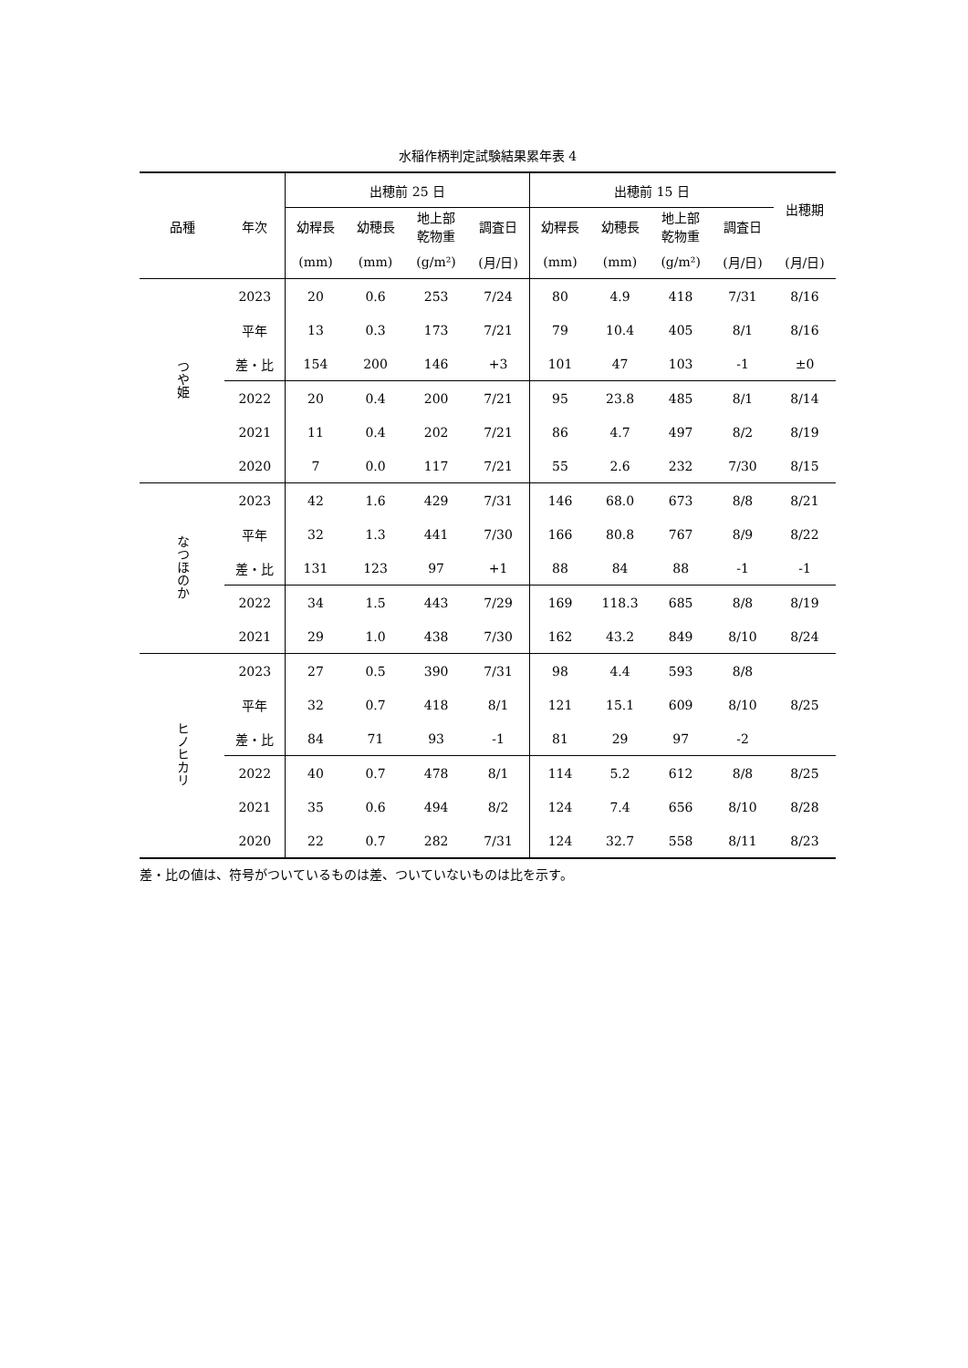水稲作柄判定試験結果累年表 4
| 品種 | 年次 | 出穂前 25 日 | | | | 出穂前 15 日 | | | | 出穂期 |
| --- | --- | --- | --- | --- | --- | --- | --- | --- | --- | --- |
| | | 幼稈長 | 幼穂長 | 地上部 乾物重 | 調査日 | 幼稈長 | 幼穂長 | 地上部 乾物重 | 調査日 | |
| | | (mm) | (mm) | (g/m²) | (月/日) | (mm) | (mm) | (g/m²) | (月/日) | (月/日) |
| つや姫 | 2023 | 20 | 0.6 | 253 | 7/24 | 80 | 4.9 | 418 | 7/31 | 8/16 |
| | 平年 | 13 | 0.3 | 173 | 7/21 | 79 | 10.4 | 405 | 8/1 | 8/16 |
| | 差・比 | 154 | 200 | 146 | +3 | 101 | 47 | 103 | -1 | ±0 |
| | 2022 | 20 | 0.4 | 200 | 7/21 | 95 | 23.8 | 485 | 8/1 | 8/14 |
| | 2021 | 11 | 0.4 | 202 | 7/21 | 86 | 4.7 | 497 | 8/2 | 8/19 |
| | 2020 | 7 | 0.0 | 117 | 7/21 | 55 | 2.6 | 232 | 7/30 | 8/15 |
| なつほのか | 2023 | 42 | 1.6 | 429 | 7/31 | 146 | 68.0 | 673 | 8/8 | 8/21 |
| | 平年 | 32 | 1.3 | 441 | 7/30 | 166 | 80.8 | 767 | 8/9 | 8/22 |
| | 差・比 | 131 | 123 | 97 | +1 | 88 | 84 | 88 | -1 | -1 |
| | 2022 | 34 | 1.5 | 443 | 7/29 | 169 | 118.3 | 685 | 8/8 | 8/19 |
| | 2021 | 29 | 1.0 | 438 | 7/30 | 162 | 43.2 | 849 | 8/10 | 8/24 |
| ヒノヒカリ | 2023 | 27 | 0.5 | 390 | 7/31 | 98 | 4.4 | 593 | 8/8 | |
| | 平年 | 32 | 0.7 | 418 | 8/1 | 121 | 15.1 | 609 | 8/10 | 8/25 |
| | 差・比 | 84 | 71 | 93 | -1 | 81 | 29 | 97 | -2 | |
| | 2022 | 40 | 0.7 | 478 | 8/1 | 114 | 5.2 | 612 | 8/8 | 8/25 |
| | 2021 | 35 | 0.6 | 494 | 8/2 | 124 | 7.4 | 656 | 8/10 | 8/28 |
| | 2020 | 22 | 0.7 | 282 | 7/31 | 124 | 32.7 | 558 | 8/11 | 8/23 |
差・比の値は、符号がついているものは差、ついていないものは比を示す。